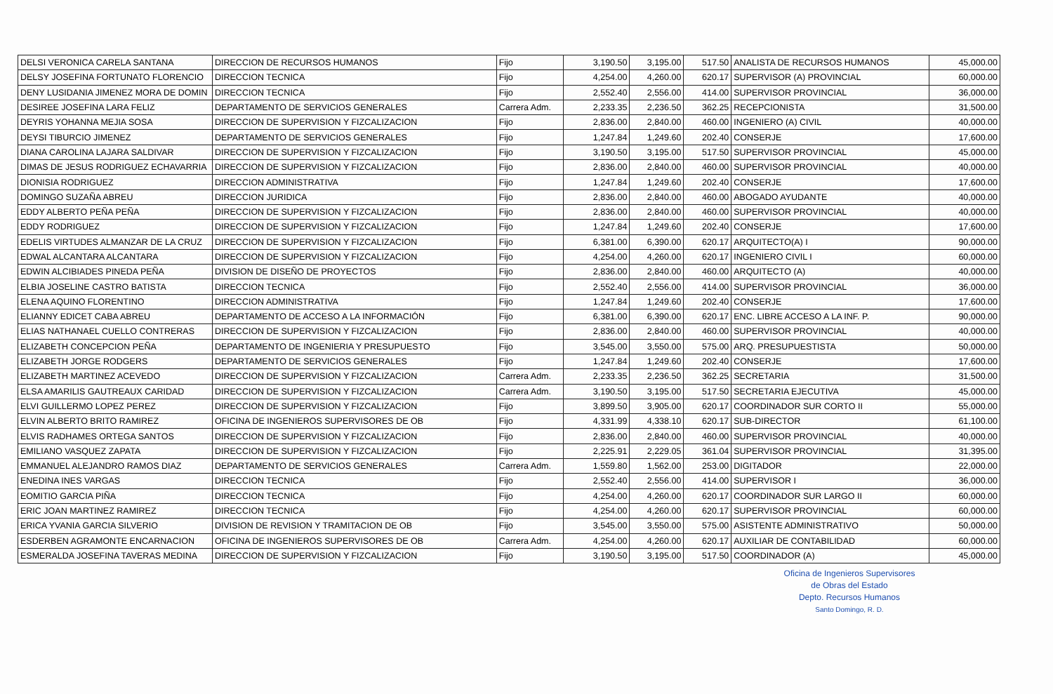| DELSI VERONICA CARELA SANTANA | DIRECCION DE RECURSOS HUMANOS | Fijo | 3,190.50 | 3,195.00 | 517.50 | ANALISTA DE RECURSOS HUMANOS | 45,000.00 |
| DELSY JOSEFINA FORTUNATO FLORENCIO | DIRECCION TECNICA | Fijo | 4,254.00 | 4,260.00 | 620.17 | SUPERVISOR (A) PROVINCIAL | 60,000.00 |
| DENY LUSIDANIA JIMENEZ MORA DE DOMIN | DIRECCION TECNICA | Fijo | 2,552.40 | 2,556.00 | 414.00 | SUPERVISOR PROVINCIAL | 36,000.00 |
| DESIREE JOSEFINA LARA FELIZ | DEPARTAMENTO DE SERVICIOS GENERALES | Carrera Adm. | 2,233.35 | 2,236.50 | 362.25 | RECEPCIONISTA | 31,500.00 |
| DEYRIS YOHANNA MEJIA SOSA | DIRECCION DE SUPERVISION Y FIZCALIZACION | Fijo | 2,836.00 | 2,840.00 | 460.00 | INGENIERO (A) CIVIL | 40,000.00 |
| DEYSI TIBURCIO JIMENEZ | DEPARTAMENTO DE SERVICIOS GENERALES | Fijo | 1,247.84 | 1,249.60 | 202.40 | CONSERJE | 17,600.00 |
| DIANA CAROLINA LAJARA SALDIVAR | DIRECCION DE SUPERVISION Y FIZCALIZACION | Fijo | 3,190.50 | 3,195.00 | 517.50 | SUPERVISOR PROVINCIAL | 45,000.00 |
| DIMAS DE JESUS RODRIGUEZ ECHAVARRIA | DIRECCION DE SUPERVISION Y FIZCALIZACION | Fijo | 2,836.00 | 2,840.00 | 460.00 | SUPERVISOR PROVINCIAL | 40,000.00 |
| DIONISIA RODRIGUEZ | DIRECCION ADMINISTRATIVA | Fijo | 1,247.84 | 1,249.60 | 202.40 | CONSERJE | 17,600.00 |
| DOMINGO SUZAÑA ABREU | DIRECCION JURIDICA | Fijo | 2,836.00 | 2,840.00 | 460.00 | ABOGADO AYUDANTE | 40,000.00 |
| EDDY ALBERTO PEÑA PEÑA | DIRECCION DE SUPERVISION Y FIZCALIZACION | Fijo | 2,836.00 | 2,840.00 | 460.00 | SUPERVISOR PROVINCIAL | 40,000.00 |
| EDDY RODRIGUEZ | DIRECCION DE SUPERVISION Y FIZCALIZACION | Fijo | 1,247.84 | 1,249.60 | 202.40 | CONSERJE | 17,600.00 |
| EDELIS VIRTUDES ALMANZAR DE LA CRUZ | DIRECCION DE SUPERVISION Y FIZCALIZACION | Fijo | 6,381.00 | 6,390.00 | 620.17 | ARQUITECTO(A) I | 90,000.00 |
| EDWAL ALCANTARA ALCANTARA | DIRECCION DE SUPERVISION Y FIZCALIZACION | Fijo | 4,254.00 | 4,260.00 | 620.17 | INGENIERO CIVIL I | 60,000.00 |
| EDWIN ALCIBIADES PINEDA PEÑA | DIVISION DE DISEÑO DE PROYECTOS | Fijo | 2,836.00 | 2,840.00 | 460.00 | ARQUITECTO (A) | 40,000.00 |
| ELBIA JOSELINE CASTRO BATISTA | DIRECCION TECNICA | Fijo | 2,552.40 | 2,556.00 | 414.00 | SUPERVISOR PROVINCIAL | 36,000.00 |
| ELENA AQUINO FLORENTINO | DIRECCION ADMINISTRATIVA | Fijo | 1,247.84 | 1,249.60 | 202.40 | CONSERJE | 17,600.00 |
| ELIANNY EDICET CABA ABREU | DEPARTAMENTO DE ACCESO A LA INFORMACIÓN | Fijo | 6,381.00 | 6,390.00 | 620.17 | ENC. LIBRE ACCESO A LA INF. P. | 90,000.00 |
| ELIAS NATHANAEL CUELLO CONTRERAS | DIRECCION DE SUPERVISION Y FIZCALIZACION | Fijo | 2,836.00 | 2,840.00 | 460.00 | SUPERVISOR PROVINCIAL | 40,000.00 |
| ELIZABETH CONCEPCION PEÑA | DEPARTAMENTO DE INGENIERIA Y PRESUPUESTO | Fijo | 3,545.00 | 3,550.00 | 575.00 | ARQ. PRESUPUESTISTA | 50,000.00 |
| ELIZABETH JORGE RODGERS | DEPARTAMENTO DE SERVICIOS GENERALES | Fijo | 1,247.84 | 1,249.60 | 202.40 | CONSERJE | 17,600.00 |
| ELIZABETH MARTINEZ ACEVEDO | DIRECCION DE SUPERVISION Y FIZCALIZACION | Carrera Adm. | 2,233.35 | 2,236.50 | 362.25 | SECRETARIA | 31,500.00 |
| ELSA AMARILIS GAUTREAUX CARIDAD | DIRECCION DE SUPERVISION Y FIZCALIZACION | Carrera Adm. | 3,190.50 | 3,195.00 | 517.50 | SECRETARIA EJECUTIVA | 45,000.00 |
| ELVI GUILLERMO LOPEZ PEREZ | DIRECCION DE SUPERVISION Y FIZCALIZACION | Fijo | 3,899.50 | 3,905.00 | 620.17 | COORDINADOR SUR CORTO II | 55,000.00 |
| ELVIN ALBERTO BRITO RAMIREZ | OFICINA DE INGENIEROS SUPERVISORES DE OB | Fijo | 4,331.99 | 4,338.10 | 620.17 | SUB-DIRECTOR | 61,100.00 |
| ELVIS RADHAMES ORTEGA SANTOS | DIRECCION DE SUPERVISION Y FIZCALIZACION | Fijo | 2,836.00 | 2,840.00 | 460.00 | SUPERVISOR PROVINCIAL | 40,000.00 |
| EMILIANO VASQUEZ ZAPATA | DIRECCION DE SUPERVISION Y FIZCALIZACION | Fijo | 2,225.91 | 2,229.05 | 361.04 | SUPERVISOR PROVINCIAL | 31,395.00 |
| EMMANUEL ALEJANDRO RAMOS DIAZ | DEPARTAMENTO DE SERVICIOS GENERALES | Carrera Adm. | 1,559.80 | 1,562.00 | 253.00 | DIGITADOR | 22,000.00 |
| ENEDINA INES VARGAS | DIRECCION TECNICA | Fijo | 2,552.40 | 2,556.00 | 414.00 | SUPERVISOR I | 36,000.00 |
| EOMITIO GARCIA PIÑA | DIRECCION TECNICA | Fijo | 4,254.00 | 4,260.00 | 620.17 | COORDINADOR SUR LARGO II | 60,000.00 |
| ERIC JOAN MARTINEZ RAMIREZ | DIRECCION TECNICA | Fijo | 4,254.00 | 4,260.00 | 620.17 | SUPERVISOR PROVINCIAL | 60,000.00 |
| ERICA YVANIA GARCIA SILVERIO | DIVISION DE REVISION Y TRAMITACION DE OB | Fijo | 3,545.00 | 3,550.00 | 575.00 | ASISTENTE ADMINISTRATIVO | 50,000.00 |
| ESDERBEN AGRAMONTE ENCARNACION | OFICINA DE INGENIEROS SUPERVISORES DE OB | Carrera Adm. | 4,254.00 | 4,260.00 | 620.17 | AUXILIAR DE CONTABILIDAD | 60,000.00 |
| ESMERALDA JOSEFINA TAVERAS MEDINA | DIRECCION DE SUPERVISION Y FIZCALIZACION | Fijo | 3,190.50 | 3,195.00 | 517.50 | COORDINADOR (A) | 45,000.00 |
Oficina de Ingenieros Supervisores
de Obras del Estado
Depto. Recursos Humanos
Santo Domingo, R. D.